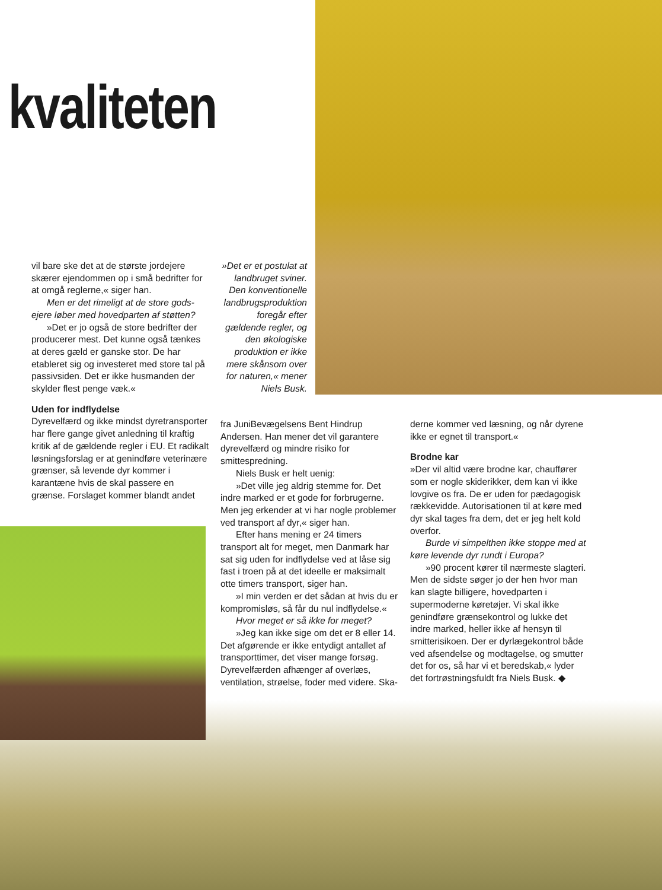kvaliteten
vil bare ske det at de største jordejere skærer ejendommen op i små bedrifter for at omgå reglerne,« siger han.
Men er det rimeligt at de store gods-ejere løber med hovedparten af støtten?
»Det er jo også de store bedrifter der producerer mest. Det kunne også tænkes at deres gæld er ganske stor. De har etableret sig og investeret med store tal på passivsiden. Det er ikke husmanden der skylder flest penge væk.«
Uden for indflydelse
Dyrevelfærd og ikke mindst dyretransporter har flere gange givet anledning til kraftig kritik af de gældende regler i EU. Et radikalt løsningsforslag er at genindføre veterinære grænser, så levende dyr kommer i karantæne hvis de skal passere en grænse. Forslaget kommer blandt andet
»Det er et postulat at landbruget sviner. Den konventionelle landbrugsproduktion foregår efter gældende regler, og den økologiske produktion er ikke mere skånsom over for naturen,« mener Niels Busk.
fra JuniBevægelsens Bent Hindrup Andersen. Han mener det vil garantere dyrevelfærd og mindre risiko for smittespredning.
Niels Busk er helt uenig:
»Det ville jeg aldrig stemme for. Det indre marked er et gode for forbrugerne. Men jeg erkender at vi har nogle problemer ved transport af dyr,« siger han.
Efter hans mening er 24 timers transport alt for meget, men Danmark har sat sig uden for indflydelse ved at låse sig fast i troen på at det ideelle er maksimalt otte timers transport, siger han.
»I min verden er det sådan at hvis du er kompromisløs, så får du nul indflydelse.«
Hvor meget er så ikke for meget?
»Jeg kan ikke sige om det er 8 eller 14. Det afgørende er ikke entydigt antallet af transporttimer, det viser mange forsøg. Dyrevelfærden afhænger af overlæs, ventilation, strøelse, foder med videre. Ska-
derne kommer ved læsning, og når dyrene ikke er egnet til transport.«
Brodne kar
»Der vil altid være brodne kar, chauffører som er nogle skiderikker, dem kan vi ikke lovgive os fra. De er uden for pædagogisk rækkevidde. Autorisationen til at køre med dyr skal tages fra dem, det er jeg helt kold overfor.
Burde vi simpelthen ikke stoppe med at køre levende dyr rundt i Europa?
»90 procent kører til nærmeste slagteri. Men de sidste søger jo der hen hvor man kan slagte billigere, hovedparten i supermoderne køretøjer. Vi skal ikke genindføre grænsekontrol og lukke det indre marked, heller ikke af hensyn til smitterisikoen. Der er dyrlægekontrol både ved afsendelse og modtagelse, og smutter det for os, så har vi et beredskab,« lyder det fortrøstningsfuldt fra Niels Busk. ◆